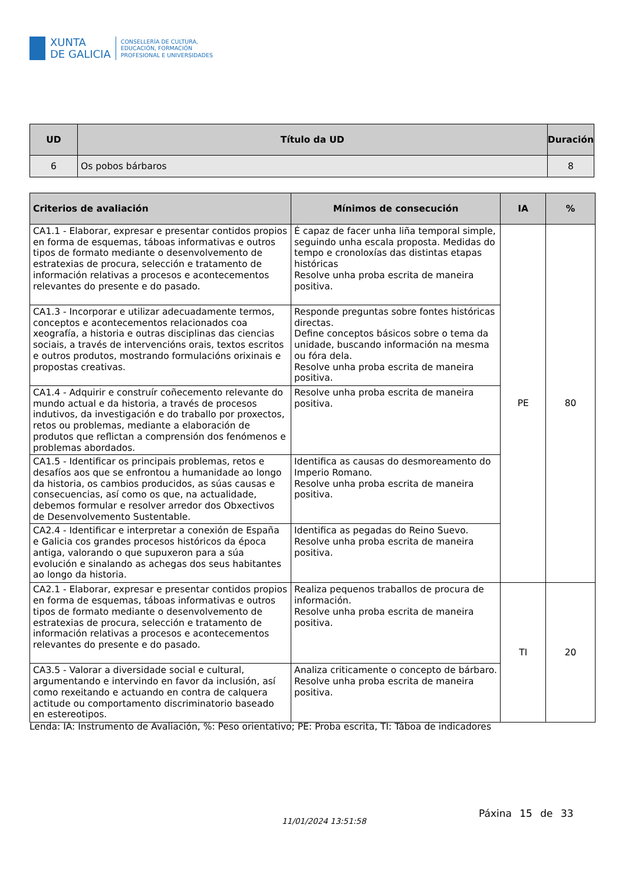XUNTA
DE GALICIA
CONSELLERÍA DE CULTURA,
EDUCACIÓN, FORMACIÓN
PROFESIONAL E UNIVERSIDADES
| UD | Título da UD | Duración |
| --- | --- | --- |
| 6 | Os pobos bárbaros | 8 |
| Criterios de avaliación | Mínimos de consecución | IA | % |
| --- | --- | --- | --- |
| CA1.1 - Elaborar, expresar e presentar contidos propios en forma de esquemas, táboas informativas e outros tipos de formato mediante o desenvolvemento de estratexias de procura, selección e tratamento de información relativas a procesos e acontecementos relevantes do presente e do pasado. | É capaz de facer unha liña temporal simple, seguindo unha escala proposta. Medidas do tempo e cronoloxías das distintas etapas históricas Resolve unha proba escrita de maneira positiva. | PE | 80 |
| CA1.3 - Incorporar e utilizar adecuadamente termos, conceptos e acontecementos relacionados coa xeografía, a historia e outras disciplinas das ciencias sociais, a través de intervencións orais, textos escritos e outros produtos, mostrando formulacións orixinais e propostas creativas. | Responde preguntas sobre fontes históricas directas. Define conceptos básicos sobre o tema da unidade, buscando información na mesma ou fóra dela. Resolve unha proba escrita de maneira positiva. | | |
| CA1.4 - Adquirir e construír coñecemento relevante do mundo actual e da historia, a través de procesos indutivos, da investigación e do traballo por proxectos, retos ou problemas, mediante a elaboración de produtos que reflictan a comprensión dos fenómenos e problemas abordados. | Resolve unha proba escrita de maneira positiva. | | |
| CA1.5 - Identificar os principais problemas, retos e desafíos aos que se enfrontou a humanidade ao longo da historia, os cambios producidos, as súas causas e consecuencias, así como os que, na actualidade, debemos formular e resolver arredor dos Obxectivos de Desenvolvemento Sustentable. | Identifica as causas do desmoreamento do Imperio Romano. Resolve unha proba escrita de maneira positiva. | | |
| CA2.4 - Identificar e interpretar a conexión de España e Galicia cos grandes procesos históricos da época antiga, valorando o que supuxeron para a súa evolución e sinalando as achegas dos seus habitantes ao longo da historia. | Identifica as pegadas do Reino Suevo. Resolve unha proba escrita de maneira positiva. | | |
| CA2.1 - Elaborar, expresar e presentar contidos propios en forma de esquemas, táboas informativas e outros tipos de formato mediante o desenvolvemento de estratexias de procura, selección e tratamento de información relativas a procesos e acontecementos relevantes do presente e do pasado. | Realiza pequenos traballos de procura de información. Resolve unha proba escrita de maneira positiva. | TI | 20 |
| CA3.5 - Valorar a diversidade social e cultural, argumentando e intervindo en favor da inclusión, así como rexeitando e actuando en contra de calquera actitude ou comportamento discriminatorio baseado en estereotipos. | Analiza criticamente o concepto de bárbaro. Resolve unha proba escrita de maneira positiva. | | |
Lenda: IA: Instrumento de Avaliación, %: Peso orientativo; PE: Proba escrita, TI: Táboa de indicadores
11/01/2024 13:51:58
Páxina 15 de 33